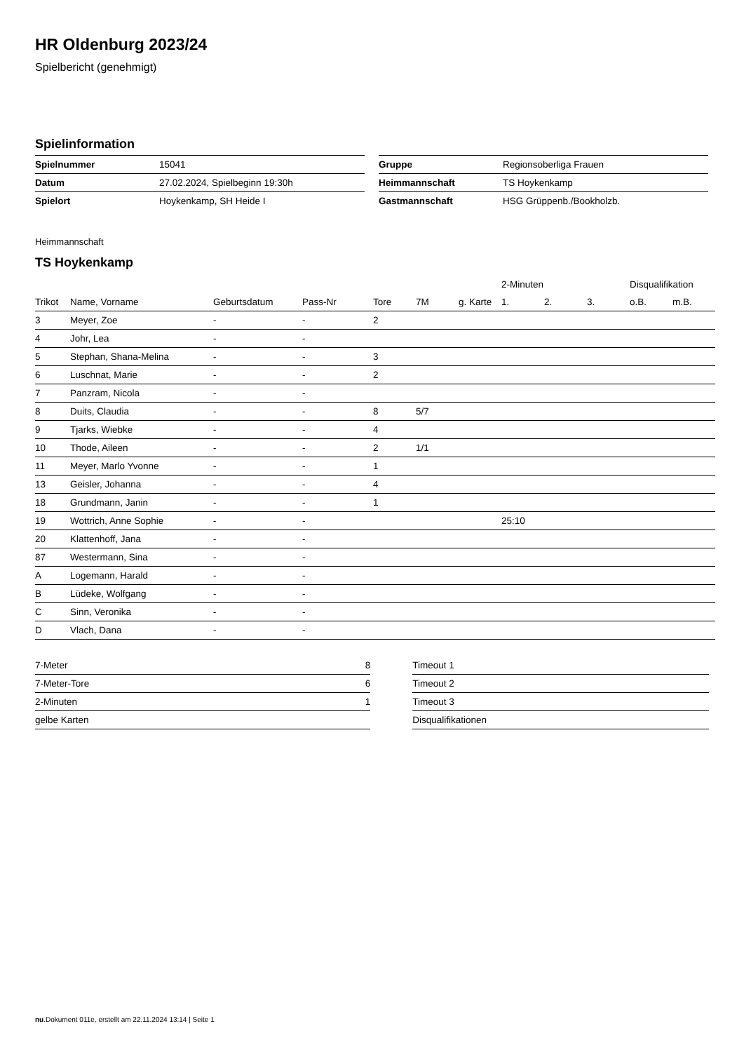HR Oldenburg 2023/24
Spielbericht (genehmigt)
Spielinformation
| Spielnummer | 15041 |
| Datum | 27.02.2024, Spielbeginn 19:30h |
| Spielort | Hoykenkamp, SH Heide I |
| Gruppe | Regionsoberliga Frauen |
| Heimmannschaft | TS Hoykenkamp |
| Gastmannschaft | HSG Grüppenb./Bookholzb. |
Heimmannschaft
TS Hoykenkamp
| | | | | | | | 2-Minuten | | | Disqualifikation | |
| --- | --- | --- | --- | --- | --- | --- | --- | --- | --- | --- | --- |
| Trikot | Name, Vorname | Geburtsdatum | Pass-Nr | Tore | 7M | g. Karte | 1. | 2. | 3. | o.B. | m.B. |
| 3 | Meyer, Zoe | - | - | 2 | | | | | | | |
| 4 | Johr, Lea | - | - | | | | | | | | |
| 5 | Stephan, Shana-Melina | - | - | 3 | | | | | | | |
| 6 | Luschnat, Marie | - | - | 2 | | | | | | | |
| 7 | Panzram, Nicola | - | - | | | | | | | | |
| 8 | Duits, Claudia | - | - | 8 | 5/7 | | | | | | |
| 9 | Tjarks, Wiebke | - | - | 4 | | | | | | | |
| 10 | Thode, Aileen | - | - | 2 | 1/1 | | | | | | |
| 11 | Meyer, Marlo Yvonne | - | - | 1 | | | | | | | |
| 13 | Geisler, Johanna | - | - | 4 | | | | | | | |
| 18 | Grundmann, Janin | - | - | 1 | | | | | | | |
| 19 | Wottrich, Anne Sophie | - | - | | | | 25:10 | | | | |
| 20 | Klattenhoff, Jana | - | - | | | | | | | | |
| 87 | Westermann, Sina | - | - | | | | | | | | |
| A | Logemann, Harald | - | - | | | | | | | | |
| B | Lüdeke, Wolfgang | - | - | | | | | | | | |
| C | Sinn, Veronika | - | - | | | | | | | | |
| D | Vlach, Dana | - | - | | | | | | | | |
| 7-Meter | 8 |
| 7-Meter-Tore | 6 |
| 2-Minuten | 1 |
| gelbe Karten | |
| Timeout 1 |
| Timeout 2 |
| Timeout 3 |
| Disqualifikationen |
nu.Dokument 011e, erstellt am 22.11.2024 13:14 | Seite 1